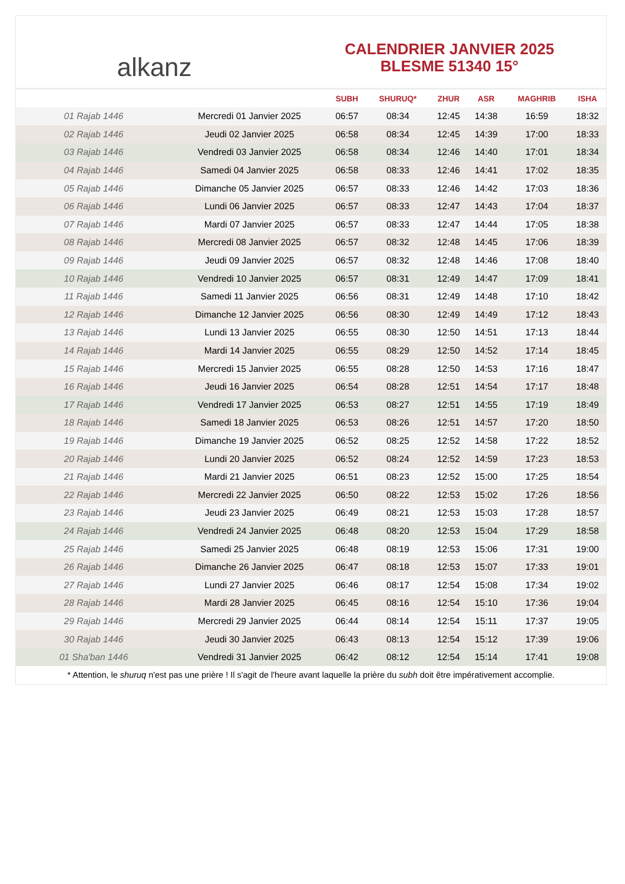alkanz
CALENDRIER JANVIER 2025
BLESME 51340 15°
| | | SUBH | SHURUQ* | ZHUR | ASR | MAGHRIB | ISHA |
| --- | --- | --- | --- | --- | --- | --- | --- |
| 01 Rajab 1446 | Mercredi 01 Janvier 2025 | 06:57 | 08:34 | 12:45 | 14:38 | 16:59 | 18:32 |
| 02 Rajab 1446 | Jeudi 02 Janvier 2025 | 06:58 | 08:34 | 12:45 | 14:39 | 17:00 | 18:33 |
| 03 Rajab 1446 | Vendredi 03 Janvier 2025 | 06:58 | 08:34 | 12:46 | 14:40 | 17:01 | 18:34 |
| 04 Rajab 1446 | Samedi 04 Janvier 2025 | 06:58 | 08:33 | 12:46 | 14:41 | 17:02 | 18:35 |
| 05 Rajab 1446 | Dimanche 05 Janvier 2025 | 06:57 | 08:33 | 12:46 | 14:42 | 17:03 | 18:36 |
| 06 Rajab 1446 | Lundi 06 Janvier 2025 | 06:57 | 08:33 | 12:47 | 14:43 | 17:04 | 18:37 |
| 07 Rajab 1446 | Mardi 07 Janvier 2025 | 06:57 | 08:33 | 12:47 | 14:44 | 17:05 | 18:38 |
| 08 Rajab 1446 | Mercredi 08 Janvier 2025 | 06:57 | 08:32 | 12:48 | 14:45 | 17:06 | 18:39 |
| 09 Rajab 1446 | Jeudi 09 Janvier 2025 | 06:57 | 08:32 | 12:48 | 14:46 | 17:08 | 18:40 |
| 10 Rajab 1446 | Vendredi 10 Janvier 2025 | 06:57 | 08:31 | 12:49 | 14:47 | 17:09 | 18:41 |
| 11 Rajab 1446 | Samedi 11 Janvier 2025 | 06:56 | 08:31 | 12:49 | 14:48 | 17:10 | 18:42 |
| 12 Rajab 1446 | Dimanche 12 Janvier 2025 | 06:56 | 08:30 | 12:49 | 14:49 | 17:12 | 18:43 |
| 13 Rajab 1446 | Lundi 13 Janvier 2025 | 06:55 | 08:30 | 12:50 | 14:51 | 17:13 | 18:44 |
| 14 Rajab 1446 | Mardi 14 Janvier 2025 | 06:55 | 08:29 | 12:50 | 14:52 | 17:14 | 18:45 |
| 15 Rajab 1446 | Mercredi 15 Janvier 2025 | 06:55 | 08:28 | 12:50 | 14:53 | 17:16 | 18:47 |
| 16 Rajab 1446 | Jeudi 16 Janvier 2025 | 06:54 | 08:28 | 12:51 | 14:54 | 17:17 | 18:48 |
| 17 Rajab 1446 | Vendredi 17 Janvier 2025 | 06:53 | 08:27 | 12:51 | 14:55 | 17:19 | 18:49 |
| 18 Rajab 1446 | Samedi 18 Janvier 2025 | 06:53 | 08:26 | 12:51 | 14:57 | 17:20 | 18:50 |
| 19 Rajab 1446 | Dimanche 19 Janvier 2025 | 06:52 | 08:25 | 12:52 | 14:58 | 17:22 | 18:52 |
| 20 Rajab 1446 | Lundi 20 Janvier 2025 | 06:52 | 08:24 | 12:52 | 14:59 | 17:23 | 18:53 |
| 21 Rajab 1446 | Mardi 21 Janvier 2025 | 06:51 | 08:23 | 12:52 | 15:00 | 17:25 | 18:54 |
| 22 Rajab 1446 | Mercredi 22 Janvier 2025 | 06:50 | 08:22 | 12:53 | 15:02 | 17:26 | 18:56 |
| 23 Rajab 1446 | Jeudi 23 Janvier 2025 | 06:49 | 08:21 | 12:53 | 15:03 | 17:28 | 18:57 |
| 24 Rajab 1446 | Vendredi 24 Janvier 2025 | 06:48 | 08:20 | 12:53 | 15:04 | 17:29 | 18:58 |
| 25 Rajab 1446 | Samedi 25 Janvier 2025 | 06:48 | 08:19 | 12:53 | 15:06 | 17:31 | 19:00 |
| 26 Rajab 1446 | Dimanche 26 Janvier 2025 | 06:47 | 08:18 | 12:53 | 15:07 | 17:33 | 19:01 |
| 27 Rajab 1446 | Lundi 27 Janvier 2025 | 06:46 | 08:17 | 12:54 | 15:08 | 17:34 | 19:02 |
| 28 Rajab 1446 | Mardi 28 Janvier 2025 | 06:45 | 08:16 | 12:54 | 15:10 | 17:36 | 19:04 |
| 29 Rajab 1446 | Mercredi 29 Janvier 2025 | 06:44 | 08:14 | 12:54 | 15:11 | 17:37 | 19:05 |
| 30 Rajab 1446 | Jeudi 30 Janvier 2025 | 06:43 | 08:13 | 12:54 | 15:12 | 17:39 | 19:06 |
| 01 Sha'ban 1446 | Vendredi 31 Janvier 2025 | 06:42 | 08:12 | 12:54 | 15:14 | 17:41 | 19:08 |
* Attention, le shuruq n'est pas une prière ! Il s'agit de l'heure avant laquelle la prière du subh doit être impérativement accomplie.